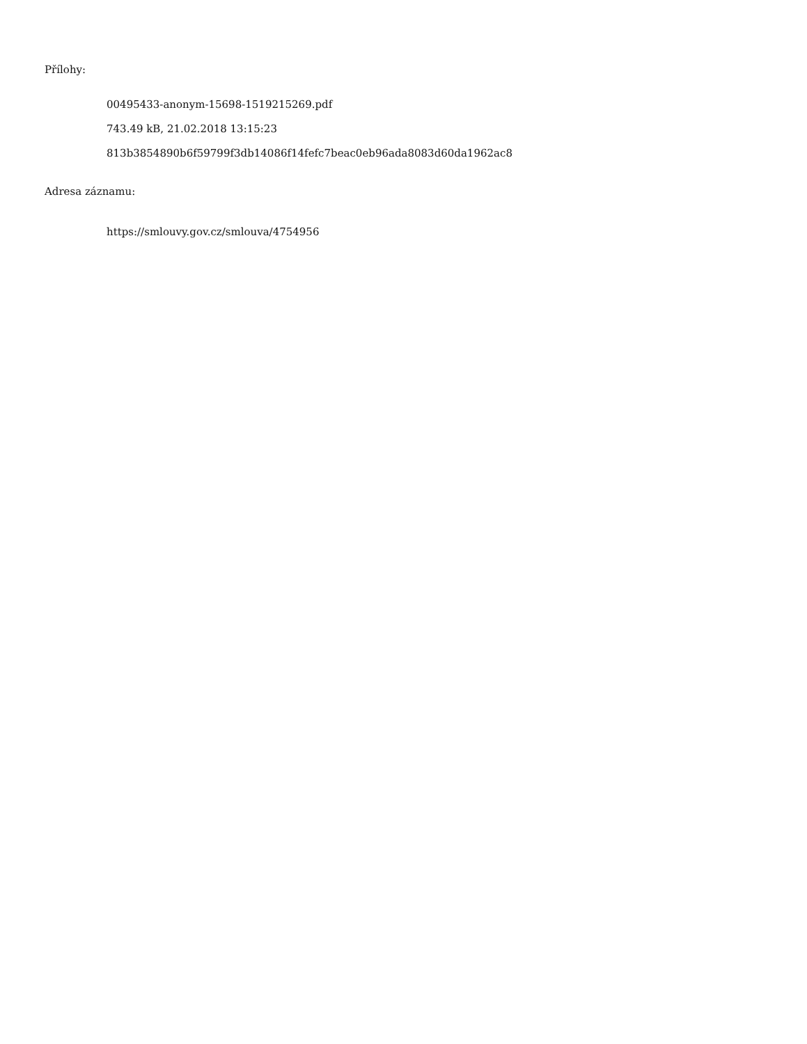Přílohy:
00495433-anonym-15698-1519215269.pdf
743.49 kB, 21.02.2018 13:15:23
813b3854890b6f59799f3db14086f14fefc7beac0eb96ada8083d60da1962ac8
Adresa záznamu:
https://smlouvy.gov.cz/smlouva/4754956